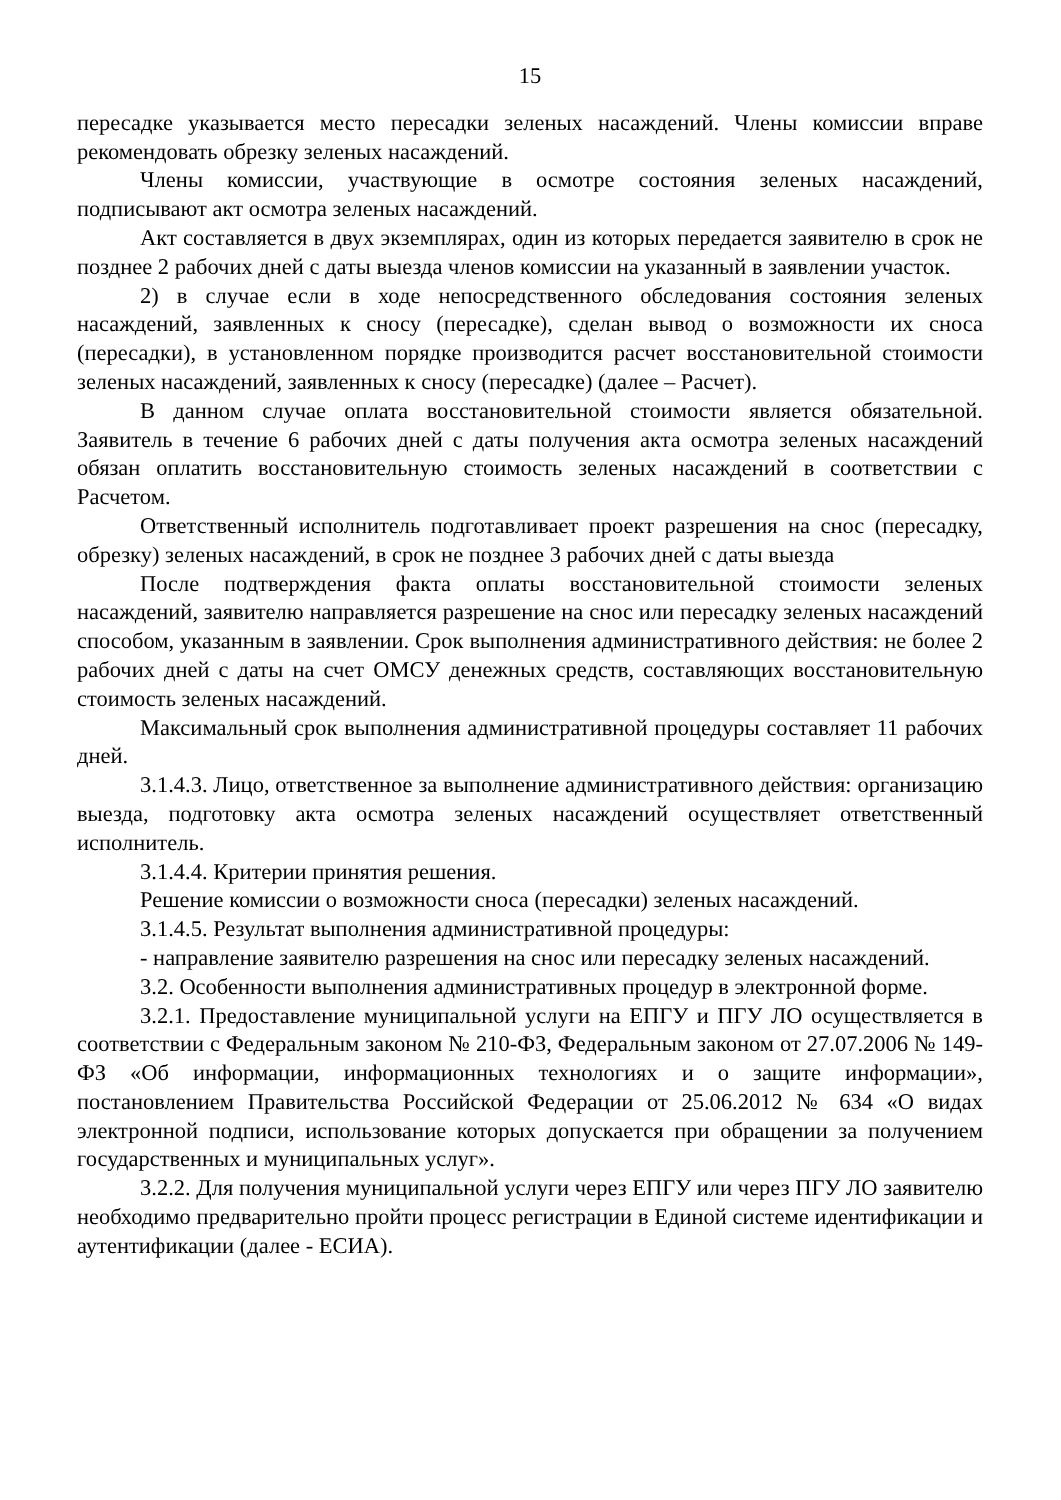15
пересадке указывается место пересадки зеленых насаждений. Члены комиссии вправе рекомендовать обрезку зеленых насаждений.
Члены комиссии, участвующие в осмотре состояния зеленых насаждений, подписывают акт осмотра зеленых насаждений.
Акт составляется в двух экземплярах, один из которых передается заявителю в срок не позднее 2 рабочих дней с даты выезда членов комиссии на указанный в заявлении участок.
2) в случае если в ходе непосредственного обследования состояния зеленых насаждений, заявленных к сносу (пересадке), сделан вывод о возможности их сноса (пересадки), в установленном порядке производится расчет восстановительной стоимости зеленых насаждений, заявленных к сносу (пересадке) (далее – Расчет).
В данном случае оплата восстановительной стоимости является обязательной. Заявитель в течение 6 рабочих дней с даты получения акта осмотра зеленых насаждений обязан оплатить восстановительную стоимость зеленых насаждений в соответствии с Расчетом.
Ответственный исполнитель подготавливает проект разрешения на снос (пересадку, обрезку) зеленых насаждений, в срок не позднее 3 рабочих дней с даты выезда
После подтверждения факта оплаты восстановительной стоимости зеленых насаждений, заявителю направляется разрешение на снос или пересадку зеленых насаждений способом, указанным в заявлении. Срок выполнения административного действия: не более 2 рабочих дней с даты на счет ОМСУ денежных средств, составляющих восстановительную стоимость зеленых насаждений.
Максимальный срок выполнения административной процедуры составляет 11 рабочих дней.
3.1.4.3. Лицо, ответственное за выполнение административного действия: организацию выезда, подготовку акта осмотра зеленых насаждений осуществляет ответственный исполнитель.
3.1.4.4. Критерии принятия решения.
Решение комиссии о возможности сноса (пересадки) зеленых насаждений.
3.1.4.5. Результат выполнения административной процедуры:
- направление заявителю разрешения на снос или пересадку зеленых насаждений.
3.2. Особенности выполнения административных процедур в электронной форме.
3.2.1. Предоставление муниципальной услуги на ЕПГУ и ПГУ ЛО осуществляется в соответствии с Федеральным законом № 210-ФЗ, Федеральным законом от 27.07.2006 № 149-ФЗ «Об информации, информационных технологиях и о защите информации», постановлением Правительства Российской Федерации от 25.06.2012 № 634 «О видах электронной подписи, использование которых допускается при обращении за получением государственных и муниципальных услуг».
3.2.2. Для получения муниципальной услуги через ЕПГУ или через ПГУ ЛО заявителю необходимо предварительно пройти процесс регистрации в Единой системе идентификации и аутентификации (далее - ЕСИА).